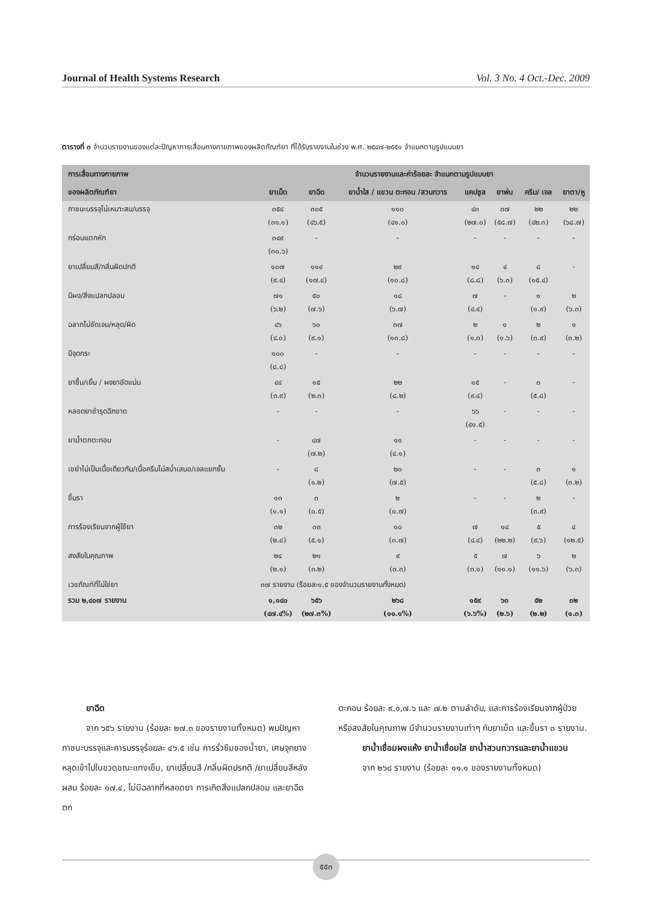Journal of Health Systems Research Vol. 3 No. 4 Oct.-Dec. 2009
ตารางที่ ๓ จำนวนรายงานของแต่ละปัญหาการเสื่อมทางกายภาพของผลิตภัณฑ์ยา ที่ได้รับรายงานในช่วง พ.ศ. ๒๕๔๗-๒๕๕๑ จำแนกตามรูปแบบยา
| การเสื่อมทางกายภาพ | จำนวนรายงานและค่าร้อยละ จำแนกตามรูปแบบยา | | | | | | |
| --- | --- | --- | --- | --- | --- | --- | --- |
| ของผลิตภัณฑ์ยา | ยาเม็ด | ยาฉีด | ยาน้ำใส / แขวน ตะกอน /สวนทวาร | แคปซูล | ยาพ่น | ครีม/ เจล | ยาตา/หู |
| ภาชนะบรรจุไม่เหมาะสม/บรรจุ | ๓๕๔ (๓๑.๑) | ๓๐๕ (๔๖.๕) | ๑๑๐ (๔๑.๐) | ๔๓ (๒๗.๐) | ๓๗ (๕๘.๗) | ๒๒ (๔๒.๓) | ๒๒ (๖๘.๗) |
| กร่อนแตกหัก | ๓๔๙ (๓๐.๖) | - | - | - | - | - | - |
| ยาเปลี่ยนสี/กลิ่นผิดปกติ | ๑๐๗ (๙.๔) | ๑๑๔ (๑๗.๔) | ๒๙ (๑๐.๘) | ๑๔ (๘.๘) | ๔ (๖.๓) | ๘ (๑๕.๔) | - |
| มีผง/สิ่งแปลกปลอม | ๗๑ (๖.๒) | ๕๐ (๗.๖) | ๑๘ (๖.๗) | ๗ (๔.๔) | - | ๑ (๑.๙) | ๒ (๖.๓) |
| ฉลากไม่ชัดเจน/หลุด/ผิด | ๔๖ (๔.๐) | ๖๐ (๙.๑) | ๓๗ (๑๓.๘) | ๒ (๑.๓) | ๑ (๑.๖) | ๒ (๓.๙) | ๑ (๓.๒) |
| มีจุดกระ | ๑๐๐ (๘.๘) | - | - | - | - | - | - |
| ยาชื้น/เยิ้ม / ผงยาอัดแน่น | ๔๔ (๓.๙) | ๑๕ (๒.๓) | ๒๒ (๘.๒) | ๑๕ (๙.๔) | - | ๓ (๕.๘) | - |
| หลอดยาชำรุดฉีกขาด | - | - | - | ๖๖ (๔๑.๕) | - | - | - |
| ยาน้ำตกตะกอน | - | ๔๗ (๗.๒) | ๑๑ (๔.๑) | - | - | - | - |
| เขย่าไม่เป็นเนื้อเดียวกัน/เนื้อครีมไม่สม่ำเสมอ/เจลแยกชั้น | - | ๘ (๑.๒) | ๒๐ (๗.๕) | - | - | ๓ (๕.๘) | ๑ (๓.๒) |
| ขึ้นรา | ๑๓ (๑.๑) | ๓ (๐.๕) | ๒ (๐.๗) | - | - | ๒ (๓.๙) | - |
| การร้องเรียนจากผู้ใช้ยา | ๓๒ (๒.๘) | ๓๓ (๕.๑) | ๑๐ (๓.๗) | ๗ (๔.๔) | ๑๔ (๒๒.๒) | ๕ (๙.๖) | ๔ (๑๒.๕) |
| สงสัยในคุณภาพ | ๒๔ (๒.๑) | ๒๑ (๓.๒) | ๙ (๓.๓) | ๕ (๓.๑) | ๗ (๑๑.๑) | ๖ (๑๑.๖) | ๒ (๖.๓) |
| เวชภัณฑ์ที่ไม่ใช่ยา | ๓๗ รายงาน (ร้อยละ๑.๕ ของจำนวนรายงานทั้งหมด) | | | | | | |
| รวม ๒,๔๐๗ รายงาน | ๑,๑๔๐ (๔๗.๔%) | ๖๕๖ (๒๗.๓%) | ๒๖๘ (๑๑.๑%) | ๑๕๙ (๖.๖%) | ๖๓ (๒.๖) | ๕๒ (๒.๒) | ๓๒ (๑.๓) |
ยาฉีด
จาก ๖๕๖ รายงาน (ร้อยละ ๒๗.๓ ของรายงานทั้งหมด) พบปัญหาภาชนะบรรจุและการบรรจุร้อยละ ๔๖.๕ เช่น การรั่วซึมของน้ำยา, เศษจุกยางหลุดเข้าไปในขวดขณะแทงเข็ม, ยาเปลี่ยนสี /กลิ่นผิดปรกติ /ยาเปลี่ยนสีหลังผสม ร้อยละ ๑๗.๔, ไม่มีฉลากที่หลอดยา การเกิดสิ่งแปลกปลอม และยาฉีดตก
ตะกอน ร้อยละ ๙.๑,๗.๖ และ ๗.๒ ตามลำดับ, และการร้องเรียนจากผู้ป่วยหรือสงสัยในคุณภาพ มีจำนวนรายงานเท่าๆ กับยาเม็ด และขึ้นรา ๓ รายงาน.
ยาน้ำเชื่อมผงแห้ง ยาน้ำเชื่อมใส ยาน้ำสวนทวารและยาน้ำแขวน
จาก ๒๖๘ รายงาน (ร้อยละ ๑๑.๑ ของรายงานทั้งหมด)
๕๕๓